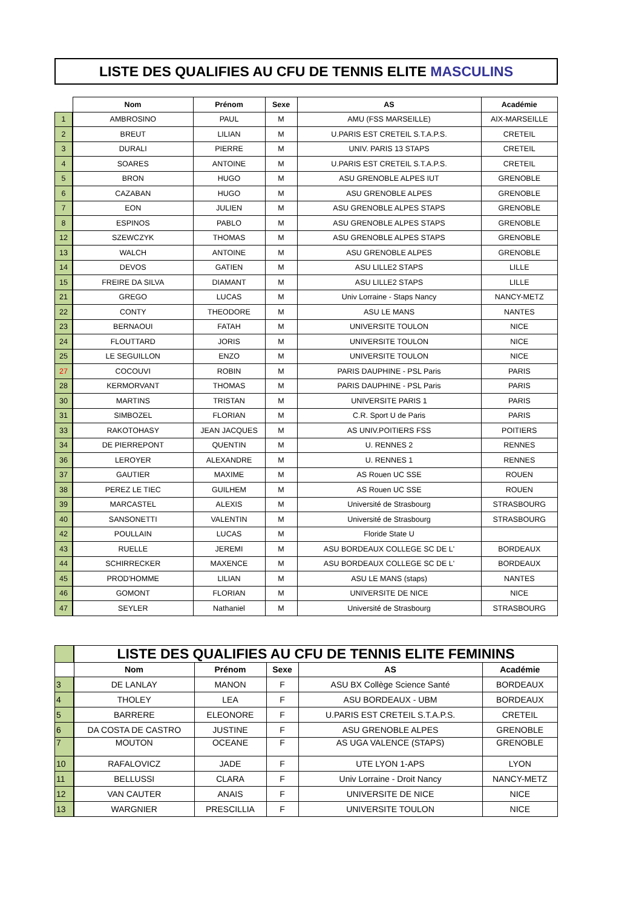LISTE DES QUALIFIES AU CFU DE TENNIS ELITE MASCULINS
| | Nom | Prénom | Sexe | AS | Académie |
| --- | --- | --- | --- | --- | --- |
| 1 | AMBROSINO | PAUL | M | AMU (FSS MARSEILLE) | AIX-MARSEILLE |
| 2 | BREUT | LILIAN | M | U.PARIS EST CRETEIL S.T.A.P.S. | CRETEIL |
| 3 | DURALI | PIERRE | M | UNIV. PARIS 13 STAPS | CRETEIL |
| 4 | SOARES | ANTOINE | M | U.PARIS EST CRETEIL S.T.A.P.S. | CRETEIL |
| 5 | BRON | HUGO | M | ASU GRENOBLE ALPES IUT | GRENOBLE |
| 6 | CAZABAN | HUGO | M | ASU GRENOBLE ALPES | GRENOBLE |
| 7 | EON | JULIEN | M | ASU GRENOBLE ALPES STAPS | GRENOBLE |
| 8 | ESPINOS | PABLO | M | ASU GRENOBLE ALPES STAPS | GRENOBLE |
| 12 | SZEWCZYK | THOMAS | M | ASU GRENOBLE ALPES STAPS | GRENOBLE |
| 13 | WALCH | ANTOINE | M | ASU GRENOBLE ALPES | GRENOBLE |
| 14 | DEVOS | GATIEN | M | ASU LILLE2 STAPS | LILLE |
| 15 | FREIRE DA SILVA | DIAMANT | M | ASU LILLE2 STAPS | LILLE |
| 21 | GREGO | LUCAS | M | Univ Lorraine - Staps Nancy | NANCY-METZ |
| 22 | CONTY | THEODORE | M | ASU LE MANS | NANTES |
| 23 | BERNAOUI | FATAH | M | UNIVERSITE TOULON | NICE |
| 24 | FLOUTTARD | JORIS | M | UNIVERSITE TOULON | NICE |
| 25 | LE SEGUILLON | ENZO | M | UNIVERSITE TOULON | NICE |
| 27 | COCOUVI | ROBIN | M | PARIS DAUPHINE - PSL Paris | PARIS |
| 28 | KERMORVANT | THOMAS | M | PARIS DAUPHINE - PSL Paris | PARIS |
| 30 | MARTINS | TRISTAN | M | UNIVERSITE PARIS 1 | PARIS |
| 31 | SIMBOZEL | FLORIAN | M | C.R. Sport U de Paris | PARIS |
| 33 | RAKOTOHASY | JEAN JACQUES | M | AS UNIV.POITIERS FSS | POITIERS |
| 34 | DE PIERREPONT | QUENTIN | M | U. RENNES 2 | RENNES |
| 36 | LEROYER | ALEXANDRE | M | U. RENNES 1 | RENNES |
| 37 | GAUTIER | MAXIME | M | AS Rouen UC SSE | ROUEN |
| 38 | PEREZ LE TIEC | GUILHEM | M | AS Rouen UC SSE | ROUEN |
| 39 | MARCASTEL | ALEXIS | M | Université de Strasbourg | STRASBOURG |
| 40 | SANSONETTI | VALENTIN | M | Université de Strasbourg | STRASBOURG |
| 42 | POULLAIN | LUCAS | M | Floride State U | |
| 43 | RUELLE | JEREMI | M | ASU BORDEAUX COLLEGE SC DE L' | BORDEAUX |
| 44 | SCHIRRECKER | MAXENCE | M | ASU BORDEAUX COLLEGE SC DE L' | BORDEAUX |
| 45 | PROD'HOMME | LILIAN | M | ASU LE MANS (staps) | NANTES |
| 46 | GOMONT | FLORIAN | M | UNIVERSITE DE NICE | NICE |
| 47 | SEYLER | Nathaniel | M | Université de Strasbourg | STRASBOURG |
| | LISTE DES QUALIFIES AU CFU DE TENNIS ELITE FEMININS | | | | |
| | Nom | Prénom | Sexe | AS | Académie |
| 3 | DE LANLAY | MANON | F | ASU BX Collège Science Santé | BORDEAUX |
| 4 | THOLEY | LEA | F | ASU BORDEAUX - UBM | BORDEAUX |
| 5 | BARRERE | ELEONORE | F | U.PARIS EST CRETEIL S.T.A.P.S. | CRETEIL |
| 6 | DA COSTA DE CASTRO | JUSTINE | F | ASU GRENOBLE ALPES | GRENOBLE |
| 7 | MOUTON | OCEANE | F | AS UGA VALENCE (STAPS) | GRENOBLE |
| 10 | RAFALOVICZ | JADE | F | UTE LYON 1-APS | LYON |
| 11 | BELLUSSI | CLARA | F | Univ Lorraine - Droit Nancy | NANCY-METZ |
| 12 | VAN CAUTER | ANAIS | F | UNIVERSITE DE NICE | NICE |
| 13 | WARGNIER | PRESCILLIA | F | UNIVERSITE TOULON | NICE |